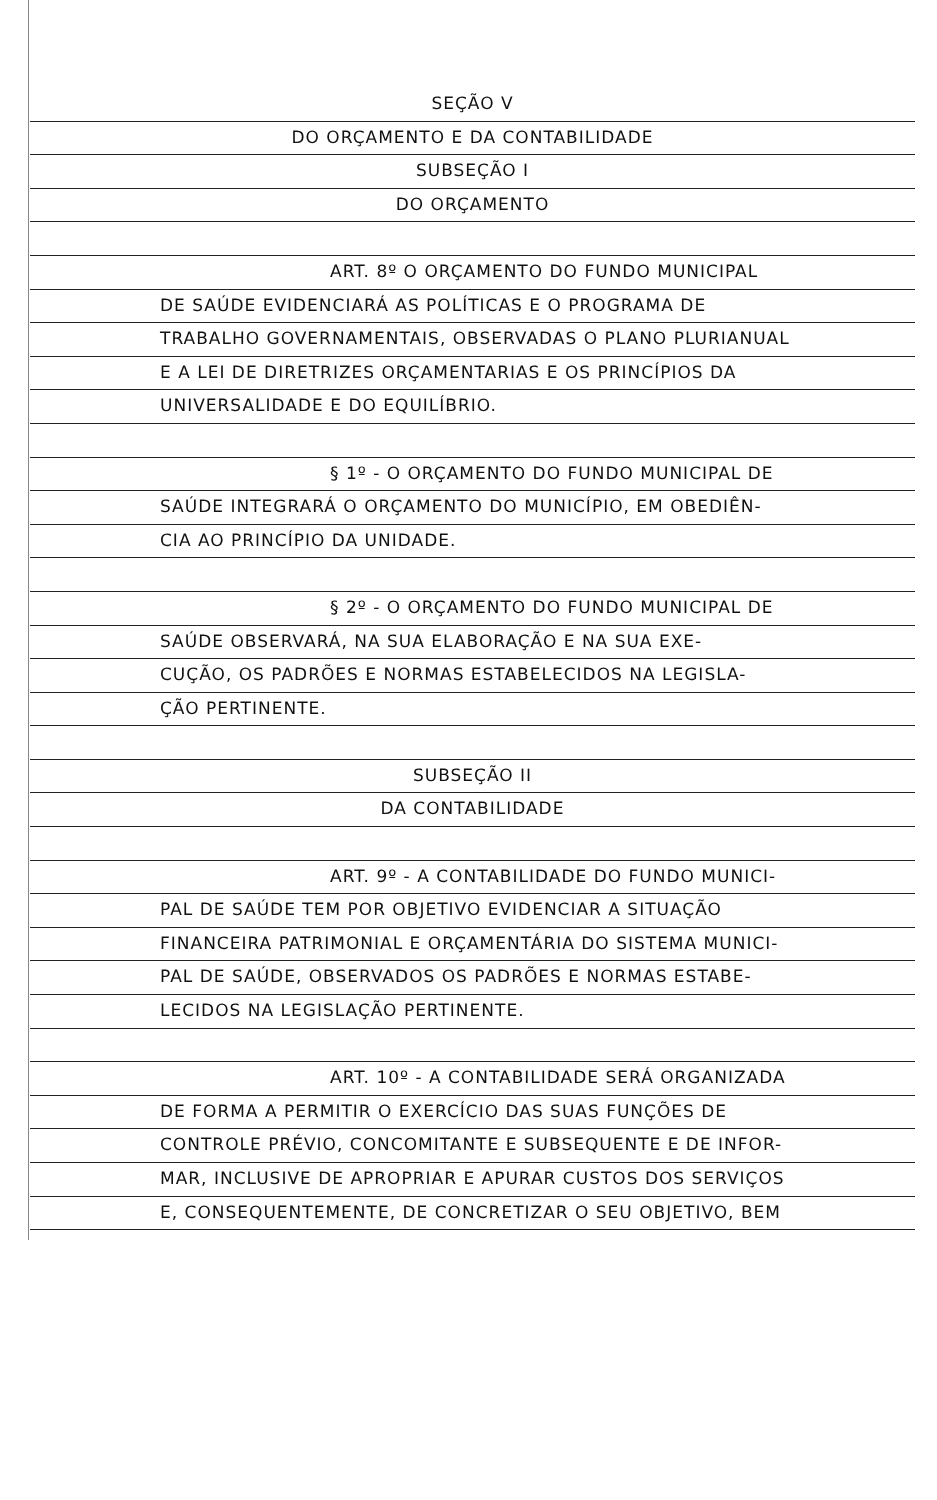SEÇÃO V
DO ORÇAMENTO E DA CONTABILIDADE
SUBSEÇÃO I
DO ORÇAMENTO
ART. 8º O ORÇAMENTO DO FUNDO MUNICIPAL
DE SAÚDE EVIDENCIARÁ AS POLÍTICAS E O PROGRAMA DE
TRABALHO GOVERNAMENTAIS, OBSERVADAS O PLANO PLURIANUAL
E A LEI DE DIRETRIZES ORÇAMENTARIAS E OS PRINCÍPIOS DA
UNIVERSALIDADE E DO EQUILÍBRIO.
§ 1º - O ORÇAMENTO DO FUNDO MUNICIPAL DE
SAÚDE INTEGRARÁ O ORÇAMENTO DO MUNICÍPIO, EM OBEDIÊN-
CIA AO PRINCÍPIO DA UNIDADE.
§ 2º - O ORÇAMENTO DO FUNDO MUNICIPAL DE
SAÚDE OBSERVARÁ, NA SUA ELABORAÇÃO E NA SUA EXE-
CUÇÃO, OS PADRÕES E NORMAS ESTABELECIDOS NA LEGISLA-
ÇÃO PERTINENTE.
SUBSEÇÃO II
DA CONTABILIDADE
ART. 9º - A CONTABILIDADE DO FUNDO MUNICI-
PAL DE SAÚDE TEM POR OBJETIVO EVIDENCIAR A SITUAÇÃO
FINANCEIRA PATRIMONIAL E ORÇAMENTÁRIA DO SISTEMA MUNICI-
PAL DE SAÚDE, OBSERVADOS OS PADRÕES E NORMAS ESTABE-
LECIDOS NA LEGISLAÇÃO PERTINENTE.
ART. 10º - A CONTABILIDADE SERÁ ORGANIZADA
DE FORMA A PERMITIR O EXERCÍCIO DAS SUAS FUNÇÕES DE
CONTROLE PRÉVIO, CONCOMITANTE E SUBSEQUENTE E DE INFOR-
MAR, INCLUSIVE DE APROPRIAR E APURAR CUSTOS DOS SERVIÇOS
E, CONSEQUENTEMENTE, DE CONCRETIZAR O SEU OBJETIVO, BEM